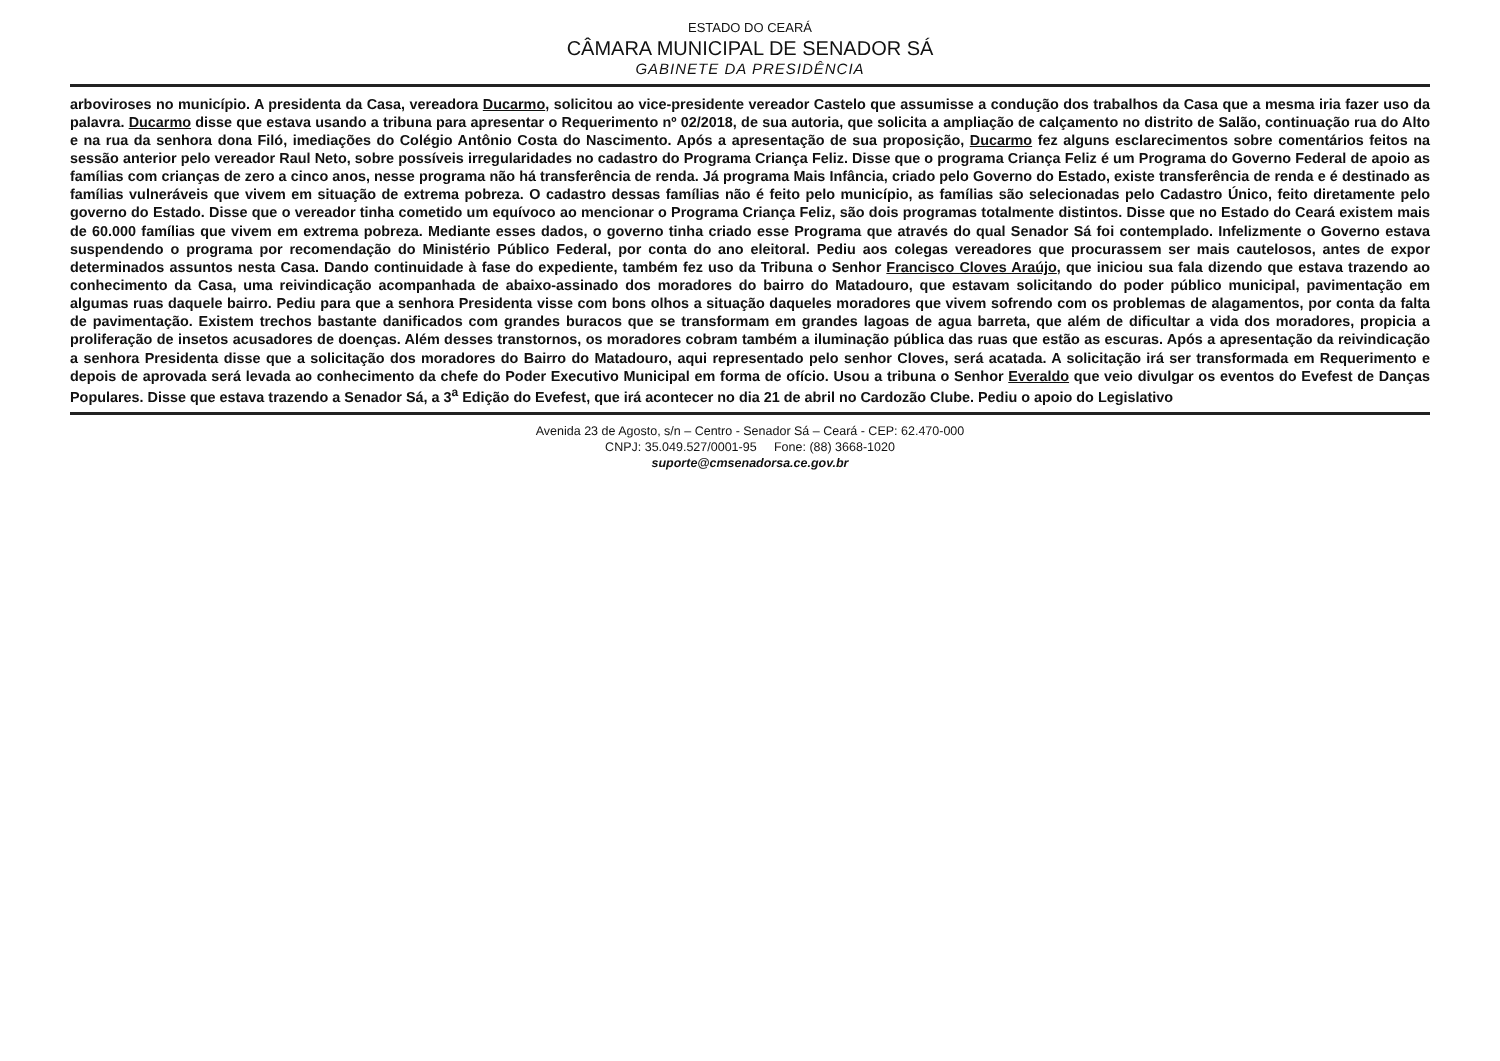ESTADO DO CEARÁ
CÂMARA MUNICIPAL DE SENADOR SÁ
GABINETE DA PRESIDÊNCIA
arboviroses no município. A presidenta da Casa, vereadora Ducarmo, solicitou ao vice-presidente vereador Castelo que assumisse a condução dos trabalhos da Casa que a mesma iria fazer uso da palavra. Ducarmo disse que estava usando a tribuna para apresentar o Requerimento nº 02/2018, de sua autoria, que solicita a ampliação de calçamento no distrito de Salão, continuação rua do Alto e na rua da senhora dona Filó, imediações do Colégio Antônio Costa do Nascimento. Após a apresentação de sua proposição, Ducarmo fez alguns esclarecimentos sobre comentários feitos na sessão anterior pelo vereador Raul Neto, sobre possíveis irregularidades no cadastro do Programa Criança Feliz. Disse que o programa Criança Feliz é um Programa do Governo Federal de apoio as famílias com crianças de zero a cinco anos, nesse programa não há transferência de renda. Já programa Mais Infância, criado pelo Governo do Estado, existe transferência de renda e é destinado as famílias vulneráveis que vivem em situação de extrema pobreza. O cadastro dessas famílias não é feito pelo município, as famílias são selecionadas pelo Cadastro Único, feito diretamente pelo governo do Estado. Disse que o vereador tinha cometido um equívoco ao mencionar o Programa Criança Feliz, são dois programas totalmente distintos. Disse que no Estado do Ceará existem mais de 60.000 famílias que vivem em extrema pobreza. Mediante esses dados, o governo tinha criado esse Programa que através do qual Senador Sá foi contemplado. Infelizmente o Governo estava suspendendo o programa por recomendação do Ministério Público Federal, por conta do ano eleitoral. Pediu aos colegas vereadores que procurassem ser mais cautelosos, antes de expor determinados assuntos nesta Casa. Dando continuidade à fase do expediente, também fez uso da Tribuna o Senhor Francisco Cloves Araújo, que iniciou sua fala dizendo que estava trazendo ao conhecimento da Casa, uma reivindicação acompanhada de abaixo-assinado dos moradores do bairro do Matadouro, que estavam solicitando do poder público municipal, pavimentação em algumas ruas daquele bairro. Pediu para que a senhora Presidenta visse com bons olhos a situação daqueles moradores que vivem sofrendo com os problemas de alagamentos, por conta da falta de pavimentação. Existem trechos bastante danificados com grandes buracos que se transformam em grandes lagoas de agua barreta, que além de dificultar a vida dos moradores, propicia a proliferação de insetos acusadores de doenças. Além desses transtornos, os moradores cobram também a iluminação pública das ruas que estão as escuras. Após a apresentação da reivindicação a senhora Presidenta disse que a solicitação dos moradores do Bairro do Matadouro, aqui representado pelo senhor Cloves, será acatada. A solicitação irá ser transformada em Requerimento e depois de aprovada será levada ao conhecimento da chefe do Poder Executivo Municipal em forma de ofício. Usou a tribuna o Senhor Everaldo que veio divulgar os eventos do Evefest de Danças Populares. Disse que estava trazendo a Senador Sá, a 3<sup>a</sup> Edição do Evefest, que irá acontecer no dia 21 de abril no Cardozão Clube. Pediu o apoio do Legislativo
Avenida 23 de Agosto, s/n – Centro - Senador Sá – Ceará - CEP: 62.470-000
CNPJ: 35.049.527/0001-95 Fone: (88) 3668-1020
suporte@cmsenadorsa.ce.gov.br